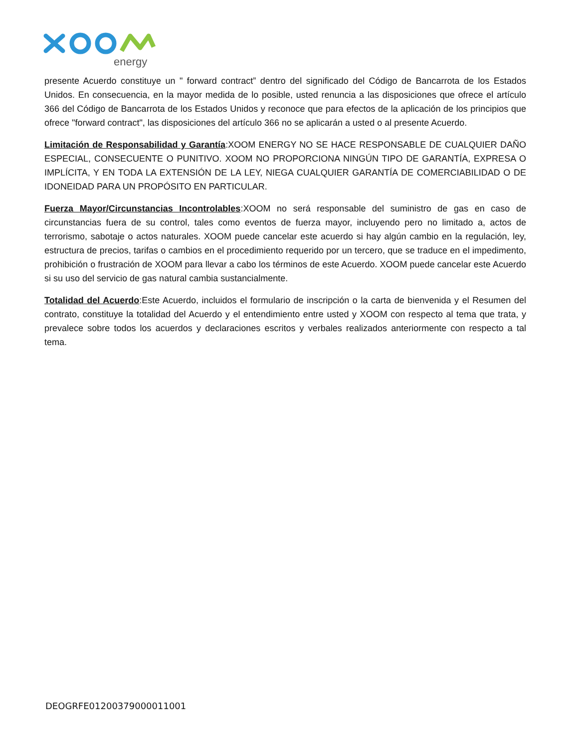energy
presente Acuerdo constituye un " forward contract” dentro del significado del Código de Bancarrota de los Estados Unidos. En consecuencia, en la mayor medida de lo posible, usted renuncia a las disposiciones que ofrece el artículo 366 del Código de Bancarrota de los Estados Unidos y reconoce que para efectos de la aplicación de los principios que ofrece "forward contract", las disposiciones del artículo 366 no se aplicarán a usted o al presente Acuerdo.
Limitación de Responsabilidad y Garantía:XOOM ENERGY NO SE HACE RESPONSABLE DE CUALQUIER DAÑO ESPECIAL, CONSECUENTE O PUNITIVO. XOOM NO PROPORCIONA NINGÚN TIPO DE GARANTÍA, EXPRESA O IMPLÍCITA, Y EN TODA LA EXTENSIÓN DE LA LEY, NIEGA CUALQUIER GARANTÍA DE COMERCIABILIDAD O DE IDONEIDAD PARA UN PROPÓSITO EN PARTICULAR.
Fuerza Mayor/Circunstancias Incontrolables:XOOM no será responsable del suministro de gas en caso de circunstancias fuera de su control, tales como eventos de fuerza mayor, incluyendo pero no limitado a, actos de terrorismo, sabotaje o actos naturales. XOOM puede cancelar este acuerdo si hay algún cambio en la regulación, ley, estructura de precios, tarifas o cambios en el procedimiento requerido por un tercero, que se traduce en el impedimento, prohibición o frustración de XOOM para llevar a cabo los términos de este Acuerdo. XOOM puede cancelar este Acuerdo si su uso del servicio de gas natural cambia sustancialmente.
Totalidad del Acuerdo:Este Acuerdo, incluidos el formulario de inscripción o la carta de bienvenida y el Resumen del contrato, constituye la totalidad del Acuerdo y el entendimiento entre usted y XOOM con respecto al tema que trata, y prevalece sobre todos los acuerdos y declaraciones escritos y verbales realizados anteriormente con respecto a tal tema.
DEOGRFE01200379000011001